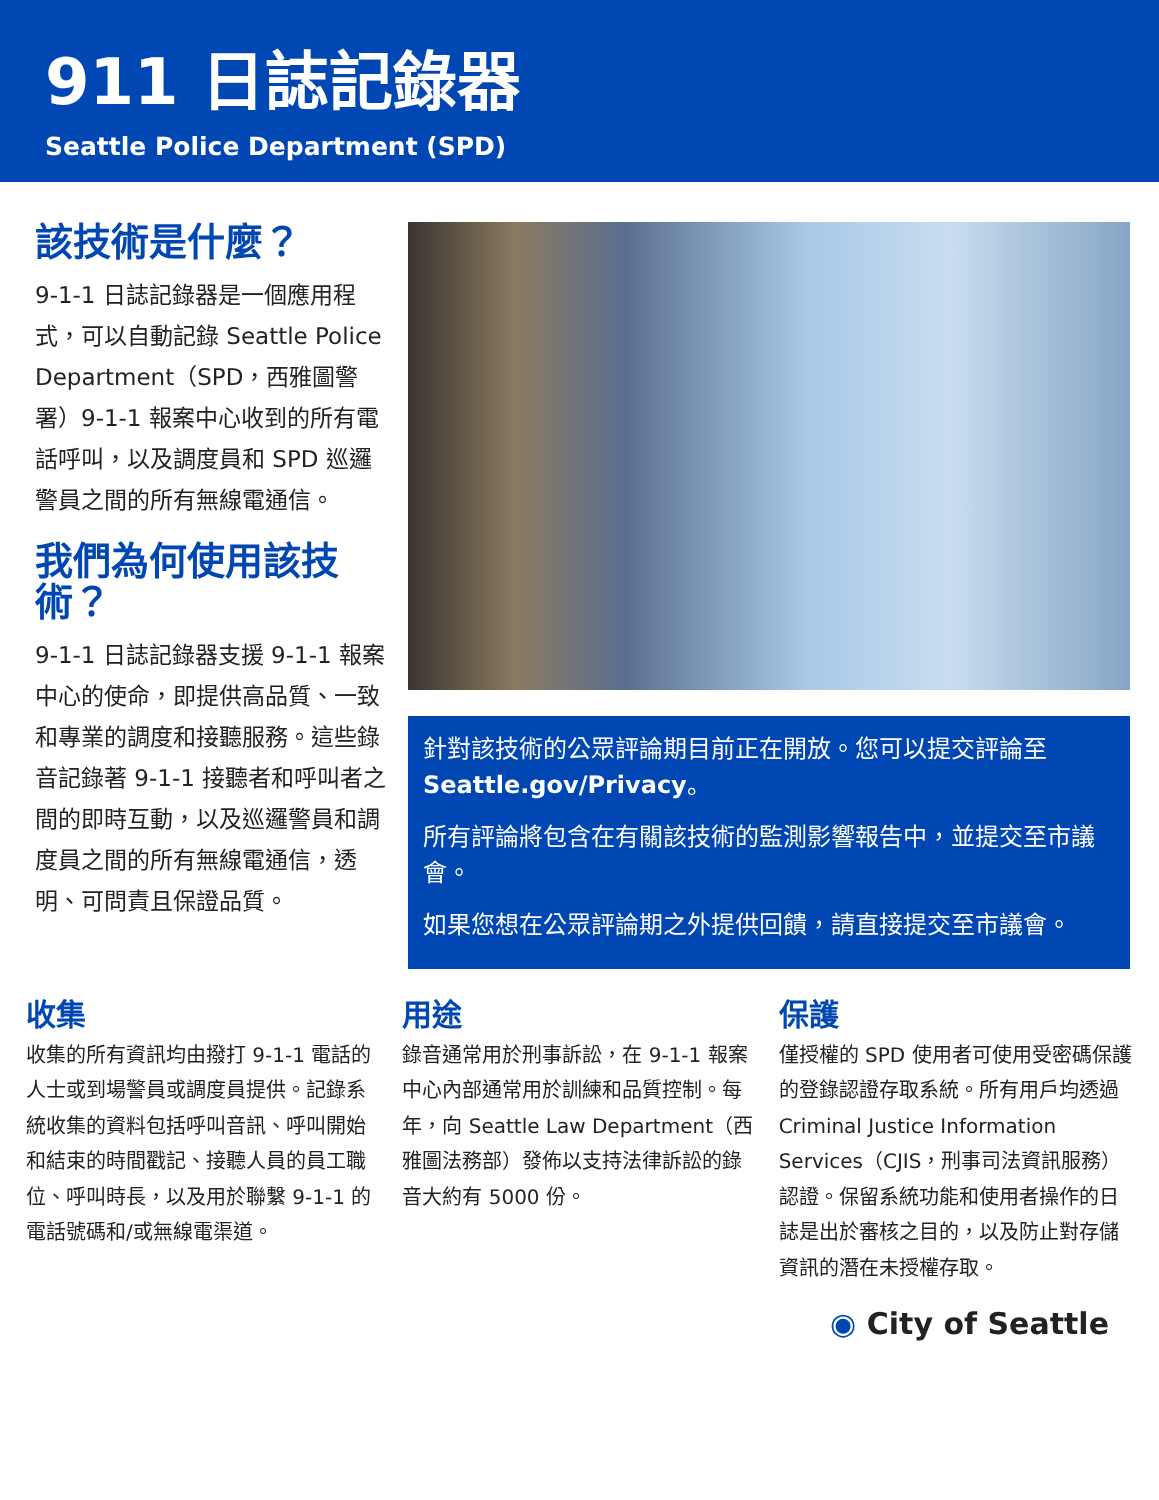911 日誌記錄器
Seattle Police Department (SPD)
該技術是什麼？
9-1-1 日誌記錄器是一個應用程式，可以自動記錄 Seattle Police Department（SPD，西雅圖警署）9-1-1 報案中心收到的所有電話呼叫，以及調度員和 SPD 巡邏警員之間的所有無線電通信。
我們為何使用該技術？
9-1-1 日誌記錄器支援 9-1-1 報案中心的使命，即提供高品質、一致和專業的調度和接聽服務。這些錄音記錄著 9-1-1 接聽者和呼叫者之間的即時互動，以及巡邏警員和調度員之間的所有無線電通信，透明、可問責且保證品質。
針對該技術的公眾評論期目前正在開放。您可以提交評論至 Seattle.gov/Privacy。
所有評論將包含在有關該技術的監測影響報告中，並提交至市議會。
如果您想在公眾評論期之外提供回饋，請直接提交至市議會。
收集
收集的所有資訊均由撥打 9-1-1 電話的人士或到場警員或調度員提供。記錄系統收集的資料包括呼叫音訊、呼叫開始和結束的時間戳記、接聽人員的員工職位、呼叫時長，以及用於聯繫 9-1-1 的電話號碼和/或無線電渠道。
用途
錄音通常用於刑事訴訟，在 9-1-1 報案中心內部通常用於訓練和品質控制。每年，向 Seattle Law Department（西雅圖法務部）發佈以支持法律訴訟的錄音大約有 5000 份。
保護
僅授權的 SPD 使用者可使用受密碼保護的登錄認證存取系統。所有用戶均透過 Criminal Justice Information Services（CJIS，刑事司法資訊服務）認證。保留系統功能和使用者操作的日誌是出於審核之目的，以及防止對存儲資訊的潛在未授權存取。
◉ City of Seattle